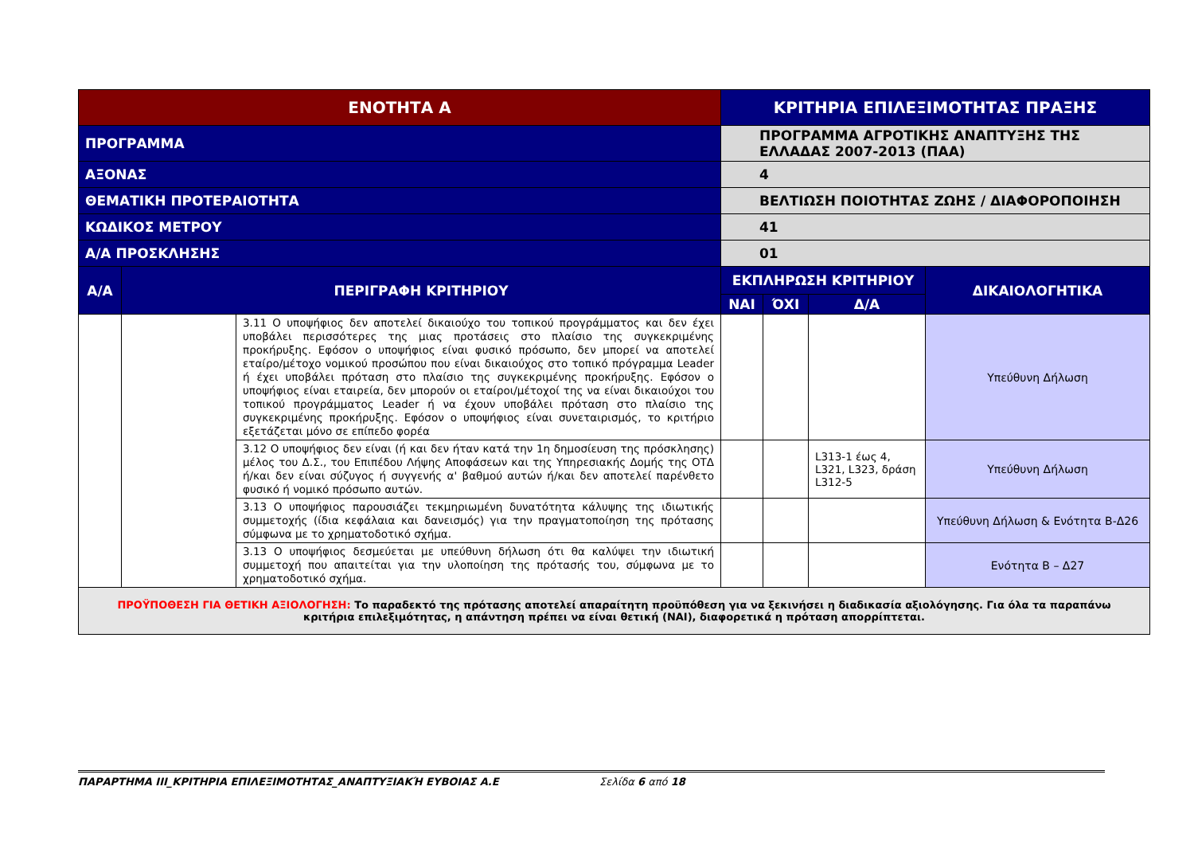| ΕΝΟΤΗΤΑ Α | | | ΚΡΙΤΗΡΙΑ ΕΠΙΛΕΞΙΜΟΤΗΤΑΣ ΠΡΑΞΗΣ | | | |
| ΠΡΟΓΡΑΜΜΑ | | | ΠΡΟΓΡΑΜΜΑ ΑΓΡΟΤΙΚΗΣ ΑΝΑΠΤΥΞΗΣ ΤΗΣ ΕΛΛΑΔΑΣ 2007-2013 (ΠΑΑ) | | | |
| ΑΞΟΝΑΣ | | | 4 | | | |
| ΘΕΜΑΤΙΚΗ ΠΡΟΤΕΡΑΙΟΤΗΤΑ | | | ΒΕΛΤΙΩΣΗ ΠΟΙΟΤΗΤΑΣ ΖΩΗΣ / ΔΙΑΦΟΡΟΠΟΙΗΣΗ | | | |
| ΚΩΔΙΚΟΣ ΜΕΤΡΟΥ | | | 41 | | | |
| Α/Α ΠΡΟΣΚΛΗΣΗΣ | | | 01 | | | |
| Α/Α | ΠΕΡΙΓΡΑΦΗ ΚΡΙΤΗΡΙΟΥ | | ΕΚΠΛΗΡΩΣΗ ΚΡΙΤΗΡΙΟΥ | | | ΔΙΚΑΙΟΛΟΓΗΤΙΚΑ |
| | | | ΝΑΙ | ΌΧΙ | Δ/Α | |
| | | 3.11 Ο υποψήφιος δεν αποτελεί δικαιούχο του τοπικού προγράμματος και δεν έχει υποβάλει περισσότερες της μιας προτάσεις στο πλαίσιο της συγκεκριμένης προκήρυξης. Εφόσον ο υποψήφιος είναι φυσικό πρόσωπο, δεν μπορεί να αποτελεί εταίρο/μέτοχο νομικού προσώπου που είναι δικαιούχος στο τοπικό πρόγραμμα Leader ή έχει υποβάλει πρόταση στο πλαίσιο της συγκεκριμένης προκήρυξης. Εφόσον ο υποψήφιος είναι εταιρεία, δεν μπορούν οι εταίροι/μέτοχοί της να είναι δικαιούχοι του τοπικού προγράμματος Leader ή να έχουν υποβάλει πρόταση στο πλαίσιο της συγκεκριμένης προκήρυξης. Εφόσον ο υποψήφιος είναι συνεταιρισμός, το κριτήριο εξετάζεται μόνο σε επίπεδο φορέα | | | | Υπεύθυνη Δήλωση |
| | | 3.12 Ο υποψήφιος δεν είναι (ή και δεν ήταν κατά την 1η δημοσίευση της πρόσκλησης) μέλος του Δ.Σ., του Επιπέδου Λήψης Αποφάσεων και της Υπηρεσιακής Δομής της ΟΤΔ ή/και δεν είναι σύζυγος ή συγγενής α' βαθμού αυτών ή/και δεν αποτελεί παρένθετο φυσικό ή νομικό πρόσωπο αυτών. | | | L313-1 έως 4, L321, L323, δράση L312-5 | Υπεύθυνη Δήλωση |
| | | 3.13 Ο υποψήφιος παρουσιάζει τεκμηριωμένη δυνατότητα κάλυψης της ιδιωτικής συμμετοχής (ίδια κεφάλαια και δανεισμός) για την πραγματοποίηση της πρότασης σύμφωνα με το χρηματοδοτικό σχήμα. | | | | Υπεύθυνη Δήλωση & Ενότητα Β-Δ26 |
| | | 3.13 Ο υποψήφιος δεσμεύεται με υπεύθυνη δήλωση ότι θα καλύψει την ιδιωτική συμμετοχή που απαιτείται για την υλοποίηση της πρότασής του, σύμφωνα με το χρηματοδοτικό σχήμα. | | | | Ενότητα Β – Δ27 |
| ΠΡΟΫΠΟΘΕΣΗ ΓΙΑ ΘΕΤΙΚΗ ΑΞΙΟΛΟΓΗΣΗ: Το παραδεκτό της πρότασης αποτελεί απαραίτητη προϋπόθεση για να ξεκινήσει η διαδικασία αξιολόγησης. Για όλα τα παραπάνω κριτήρια επιλεξιμότητας, η απάντηση πρέπει να είναι θετική (ΝΑΙ), διαφορετικά η πρόταση απορρίπτεται. | | | | | | |
ΠΑΡΑΡΤΗΜΑ ΙΙΙ_ΚΡΙΤΗΡΙΑ ΕΠΙΛΕΞΙΜΟΤΗΤΑΣ_ΑΝΑΠΤΥΞΙΑΚΉ ΕΥΒΟΙΑΣ Α.Ε Σελίδα 6 από 18